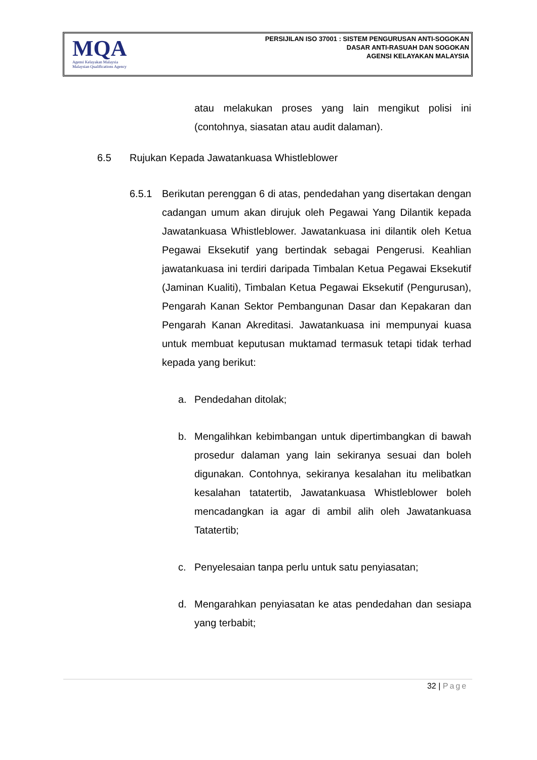MQA
Agensi Kelayakan Malaysia
Malaysian Qualifications Agency
PERSIJILAN ISO 37001 : SISTEM PENGURUSAN ANTI-SOGOKAN
DASAR ANTI-RASUAH DAN SOGOKAN
AGENSI KELAYAKAN MALAYSIA
atau melakukan proses yang lain mengikut polisi ini (contohnya, siasatan atau audit dalaman).
6.5 Rujukan Kepada Jawatankuasa Whistleblower
6.5.1 Berikutan perenggan 6 di atas, pendedahan yang disertakan dengan cadangan umum akan dirujuk oleh Pegawai Yang Dilantik kepada Jawatankuasa Whistleblower. Jawatankuasa ini dilantik oleh Ketua Pegawai Eksekutif yang bertindak sebagai Pengerusi. Keahlian jawatankuasa ini terdiri daripada Timbalan Ketua Pegawai Eksekutif (Jaminan Kualiti), Timbalan Ketua Pegawai Eksekutif (Pengurusan), Pengarah Kanan Sektor Pembangunan Dasar dan Kepakaran dan Pengarah Kanan Akreditasi. Jawatankuasa ini mempunyai kuasa untuk membuat keputusan muktamad termasuk tetapi tidak terhad kepada yang berikut:
a. Pendedahan ditolak;
b. Mengalihkan kebimbangan untuk dipertimbangkan di bawah prosedur dalaman yang lain sekiranya sesuai dan boleh digunakan. Contohnya, sekiranya kesalahan itu melibatkan kesalahan tatatertib, Jawatankuasa Whistleblower boleh mencadangkan ia agar di ambil alih oleh Jawatankuasa Tatatertib;
c. Penyelesaian tanpa perlu untuk satu penyiasatan;
d. Mengarahkan penyiasatan ke atas pendedahan dan sesiapa yang terbabit;
32 | Page